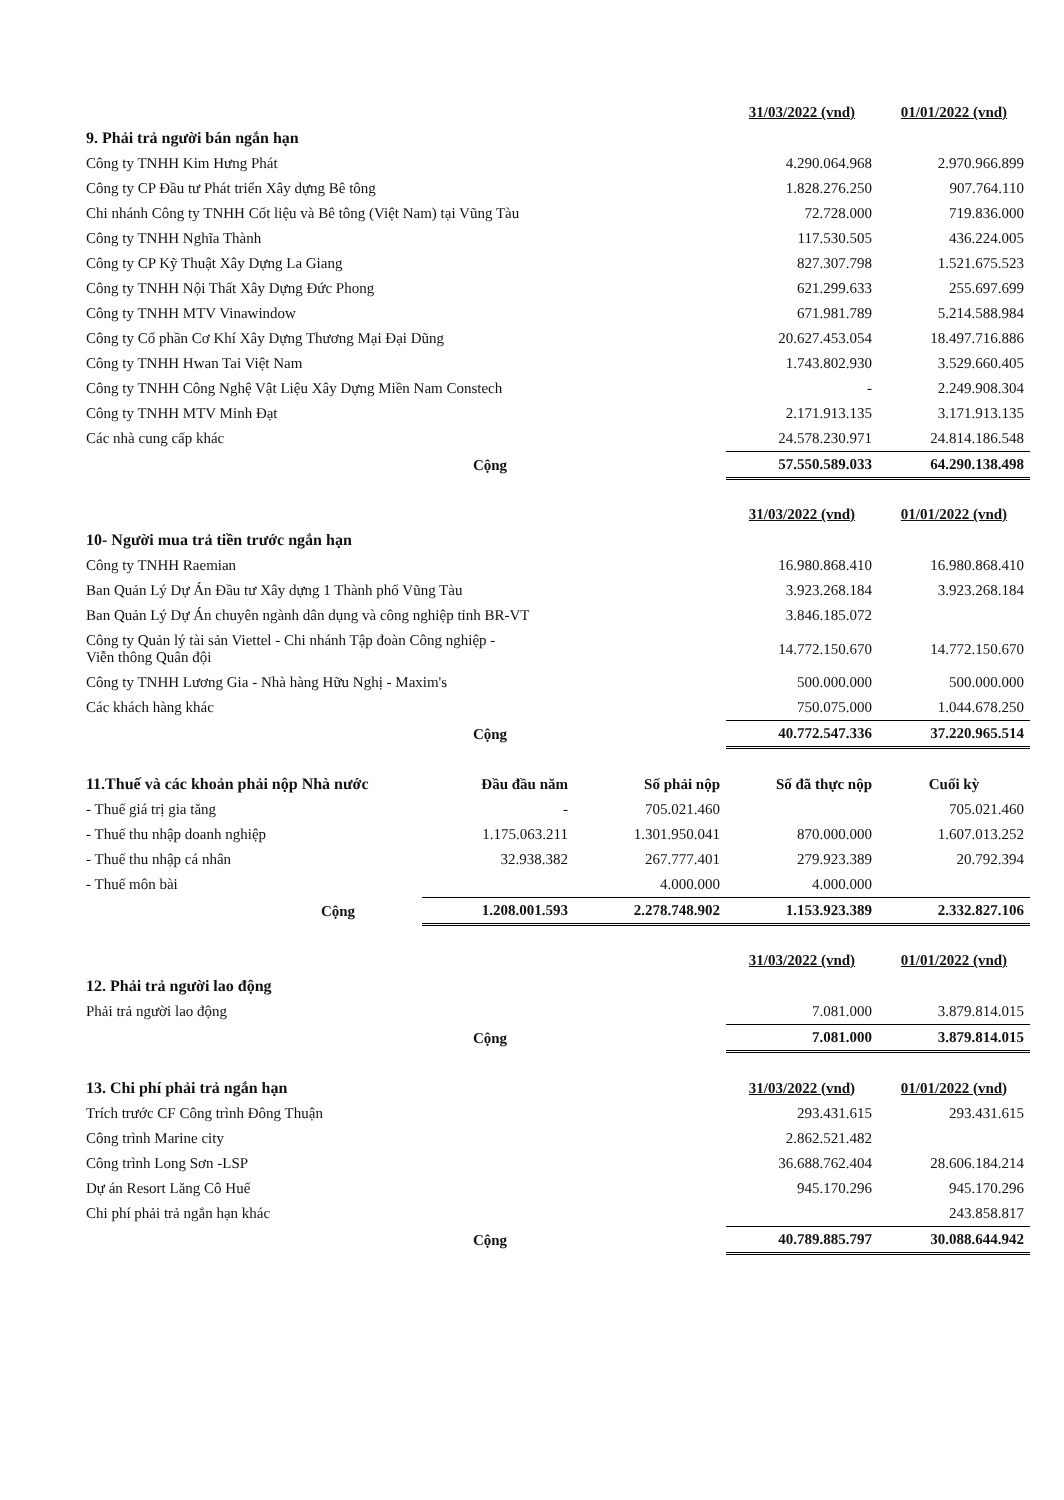| | 31/03/2022 (vnd) | 01/01/2022 (vnd) |
| 9. Phải trả người bán ngắn hạn | | |
| Công ty TNHH Kim Hưng Phát | 4.290.064.968 | 2.970.966.899 |
| Công ty CP Đầu tư Phát triển Xây dựng Bê tông | 1.828.276.250 | 907.764.110 |
| Chi nhánh Công ty TNHH Cốt liệu và Bê tông (Việt Nam) tại Vũng Tàu | 72.728.000 | 719.836.000 |
| Công ty TNHH Nghĩa Thành | 117.530.505 | 436.224.005 |
| Công ty CP Kỹ Thuật Xây Dựng La Giang | 827.307.798 | 1.521.675.523 |
| Công ty TNHH Nội Thất Xây Dựng Đức Phong | 621.299.633 | 255.697.699 |
| Công ty TNHH MTV Vinawindow | 671.981.789 | 5.214.588.984 |
| Công ty Cổ phần Cơ Khí Xây Dựng Thương Mại Đại Dũng | 20.627.453.054 | 18.497.716.886 |
| Công ty TNHH Hwan Tai Việt Nam | 1.743.802.930 | 3.529.660.405 |
| Công ty TNHH Công Nghệ Vật Liệu Xây Dựng Miền Nam Constech | - | 2.249.908.304 |
| Công ty TNHH MTV Minh Đạt | 2.171.913.135 | 3.171.913.135 |
| Các nhà cung cấp khác | 24.578.230.971 | 24.814.186.548 |
| Cộng | 57.550.589.033 | 64.290.138.498 |
| | 31/03/2022 (vnd) | 01/01/2022 (vnd) |
| 10- Người mua trả tiền trước ngắn hạn | | |
| Công ty TNHH Raemian | 16.980.868.410 | 16.980.868.410 |
| Ban Quản Lý Dự Án Đầu tư Xây dựng 1 Thành phố Vũng Tàu | 3.923.268.184 | 3.923.268.184 |
| Ban Quản Lý Dự Án chuyên ngành dân dụng và công nghiệp tỉnh BR-VT | 3.846.185.072 | |
| Công ty Quản lý tài sản Viettel - Chi nhánh Tập đoàn Công nghiệp - Viễn thông Quân đội | 14.772.150.670 | 14.772.150.670 |
| Công ty TNHH Lương Gia - Nhà hàng Hữu Nghị - Maxim's | 500.000.000 | 500.000.000 |
| Các khách hàng khác | 750.075.000 | 1.044.678.250 |
| Cộng | 40.772.547.336 | 37.220.965.514 |
| 11.Thuế và các khoản phải nộp Nhà nước | Đầu đầu năm | Số phải nộp | Số đã thực nộp | Cuối kỳ |
| - Thuế giá trị gia tăng | - | 705.021.460 | | 705.021.460 |
| - Thuế thu nhập doanh nghiệp | 1.175.063.211 | 1.301.950.041 | 870.000.000 | 1.607.013.252 |
| - Thuế thu nhập cá nhân | 32.938.382 | 267.777.401 | 279.923.389 | 20.792.394 |
| - Thuế môn bài | | 4.000.000 | 4.000.000 | |
| Cộng | 1.208.001.593 | 2.278.748.902 | 1.153.923.389 | 2.332.827.106 |
| | 31/03/2022 (vnd) | 01/01/2022 (vnd) |
| 12. Phải trả người lao động | | |
| Phải trả người lao động | 7.081.000 | 3.879.814.015 |
| Cộng | 7.081.000 | 3.879.814.015 |
| 13. Chi phí phải trả ngắn hạn | 31/03/2022 (vnd) | 01/01/2022 (vnd) |
| Trích trước CF Công trình Đông Thuận | 293.431.615 | 293.431.615 |
| Công trình Marine city | 2.862.521.482 | |
| Công trình Long Sơn -LSP | 36.688.762.404 | 28.606.184.214 |
| Dự án Resort Lăng Cô Huế | 945.170.296 | 945.170.296 |
| Chi phí phải trả ngắn hạn khác | | 243.858.817 |
| Cộng | 40.789.885.797 | 30.088.644.942 |